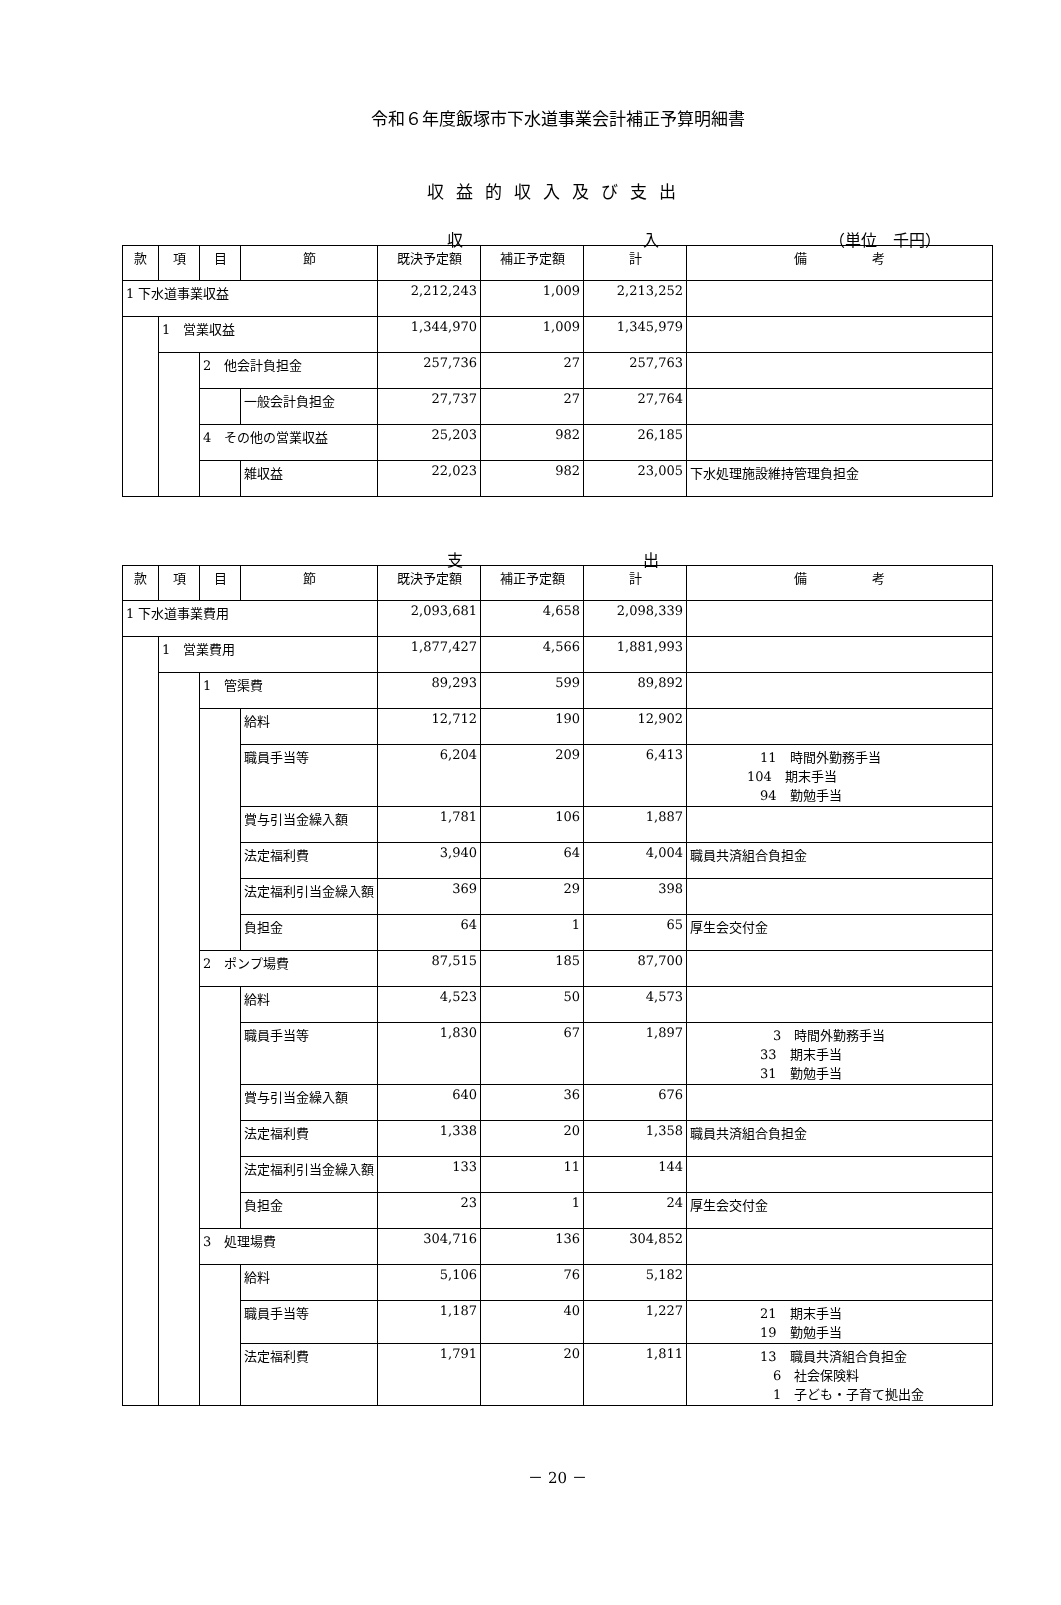令和６年度飯塚市下水道事業会計補正予算明細書
収益的収入及び支出
収 入 （単位　千円）
| 款 | 項 | 目 | 節 | 既決予定額 | 補正予定額 | 計 | 備 考 |
| --- | --- | --- | --- | --- | --- | --- | --- |
| 1 下水道事業収益 | | | | 2,212,243 | 1,009 | 2,213,252 | |
| | 1 営業収益 | | | 1,344,970 | 1,009 | 1,345,979 | |
| | | 2 他会計負担金 | | 257,736 | 27 | 257,763 | |
| | | | 一般会計負担金 | 27,737 | 27 | 27,764 | |
| | | 4 その他の営業収益 | | 25,203 | 982 | 26,185 | |
| | | | 雑収益 | 22,023 | 982 | 23,005 | 下水処理施設維持管理負担金 |
支 出
| 款 | 項 | 目 | 節 | 既決予定額 | 補正予定額 | 計 | 備 考 |
| --- | --- | --- | --- | --- | --- | --- | --- |
| 1 下水道事業費用 | | | | 2,093,681 | 4,658 | 2,098,339 | |
| | 1 営業費用 | | | 1,877,427 | 4,566 | 1,881,993 | |
| | | 1 管渠費 | | 89,293 | 599 | 89,892 | |
| | | | 給料 | 12,712 | 190 | 12,902 | |
| | | | 職員手当等 | 6,204 | 209 | 6,413 | 11 時間外勤務手当 104 期末手当 94 勤勉手当 |
| | | | 賞与引当金繰入額 | 1,781 | 106 | 1,887 | |
| | | | 法定福利費 | 3,940 | 64 | 4,004 | 職員共済組合負担金 |
| | | | 法定福利引当金繰入額 | 369 | 29 | 398 | |
| | | | 負担金 | 64 | 1 | 65 | 厚生会交付金 |
| | | 2 ポンプ場費 | | 87,515 | 185 | 87,700 | |
| | | | 給料 | 4,523 | 50 | 4,573 | |
| | | | 職員手当等 | 1,830 | 67 | 1,897 | 3 時間外勤務手当 33 期末手当 31 勤勉手当 |
| | | | 賞与引当金繰入額 | 640 | 36 | 676 | |
| | | | 法定福利費 | 1,338 | 20 | 1,358 | 職員共済組合負担金 |
| | | | 法定福利引当金繰入額 | 133 | 11 | 144 | |
| | | | 負担金 | 23 | 1 | 24 | 厚生会交付金 |
| | | 3 処理場費 | | 304,716 | 136 | 304,852 | |
| | | | 給料 | 5,106 | 76 | 5,182 | |
| | | | 職員手当等 | 1,187 | 40 | 1,227 | 21 期末手当 19 勤勉手当 |
| | | | 法定福利費 | 1,791 | 20 | 1,811 | 13 職員共済組合負担金 6 社会保険料 1 子ども・子育て拠出金 |
－ 20 －